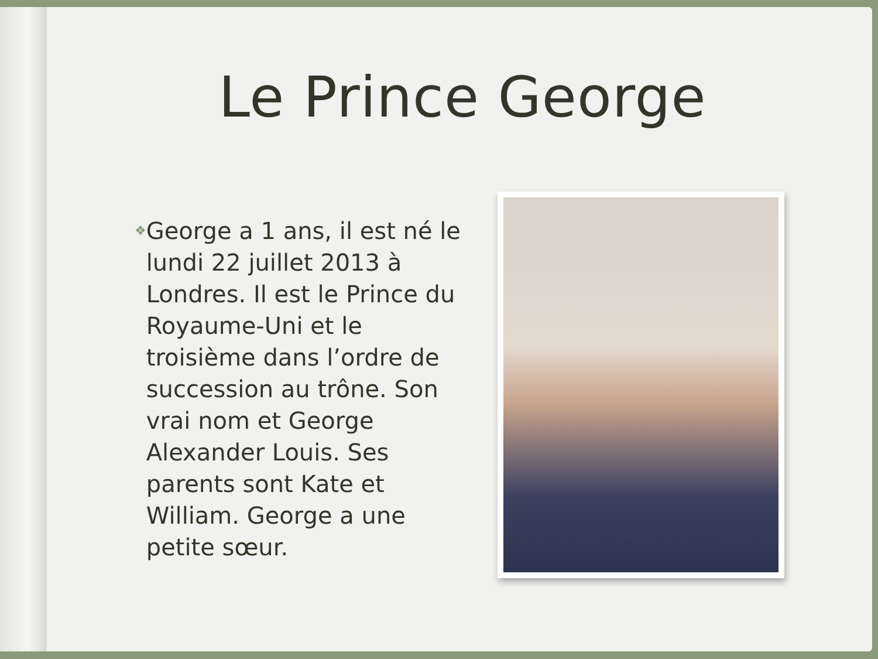Le Prince George
❖
George a 1 ans, il est né le lundi 22 juillet 2013 à Londres. Il est le Prince du Royaume-Uni et le troisième dans l’ordre de succession au trône. Son vrai nom et George Alexander Louis. Ses parents sont Kate et William. George a une petite sœur.